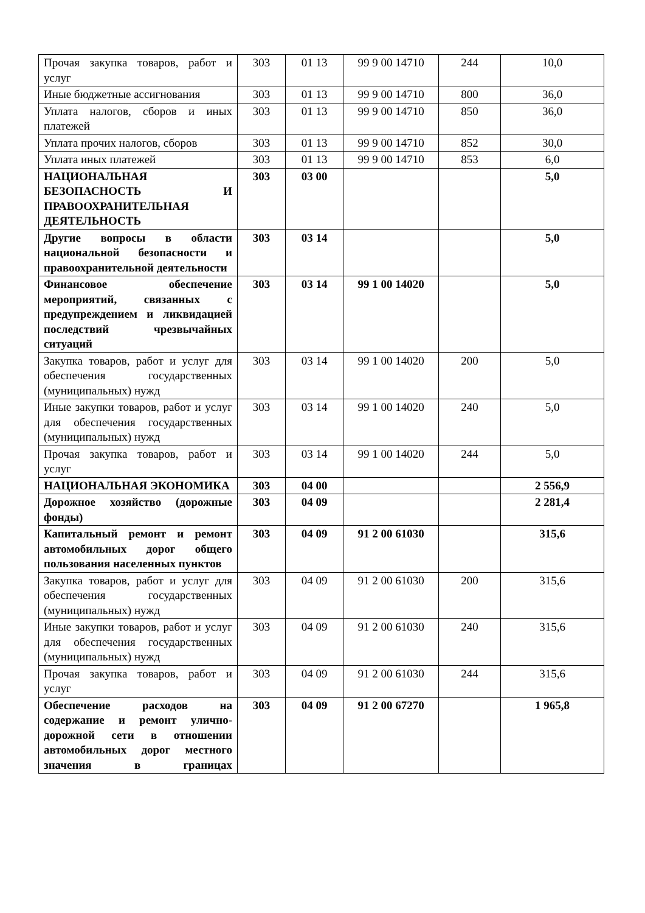| Прочая закупка товаров, работ и услуг | 303 | 01 13 | 99 9 00 14710 | 244 | 10,0 |
| Иные бюджетные ассигнования | 303 | 01 13 | 99 9 00 14710 | 800 | 36,0 |
| Уплата налогов, сборов и иных платежей | 303 | 01 13 | 99 9 00 14710 | 850 | 36,0 |
| Уплата прочих налогов, сборов | 303 | 01 13 | 99 9 00 14710 | 852 | 30,0 |
| Уплата иных платежей | 303 | 01 13 | 99 9 00 14710 | 853 | 6,0 |
| НАЦИОНАЛЬНАЯ БЕЗОПАСНОСТЬ И ПРАВООХРАНИТЕЛЬНАЯ ДЕЯТЕЛЬНОСТЬ | 303 | 03 00 | | | 5,0 |
| Другие вопросы в области национальной безопасности и правоохранительной деятельности | 303 | 03 14 | | | 5,0 |
| Финансовое обеспечение мероприятий, связанных с предупреждением и ликвидацией последствий чрезвычайных ситуаций | 303 | 03 14 | 99 1 00 14020 | | 5,0 |
| Закупка товаров, работ и услуг для обеспечения государственных (муниципальных) нужд | 303 | 03 14 | 99 1 00 14020 | 200 | 5,0 |
| Иные закупки товаров, работ и услуг для обеспечения государственных (муниципальных) нужд | 303 | 03 14 | 99 1 00 14020 | 240 | 5,0 |
| Прочая закупка товаров, работ и услуг | 303 | 03 14 | 99 1 00 14020 | 244 | 5,0 |
| НАЦИОНАЛЬНАЯ ЭКОНОМИКА | 303 | 04 00 | | | 2 556,9 |
| Дорожное хозяйство (дорожные фонды) | 303 | 04 09 | | | 2 281,4 |
| Капитальный ремонт и ремонт автомобильных дорог общего пользования населенных пунктов | 303 | 04 09 | 91 2 00 61030 | | 315,6 |
| Закупка товаров, работ и услуг для обеспечения государственных (муниципальных) нужд | 303 | 04 09 | 91 2 00 61030 | 200 | 315,6 |
| Иные закупки товаров, работ и услуг для обеспечения государственных (муниципальных) нужд | 303 | 04 09 | 91 2 00 61030 | 240 | 315,6 |
| Прочая закупка товаров, работ и услуг | 303 | 04 09 | 91 2 00 61030 | 244 | 315,6 |
| Обеспечение расходов на содержание и ремонт улично-дорожной сети в отношении автомобильных дорог местного значения в границах | 303 | 04 09 | 91 2 00 67270 | | 1 965,8 |